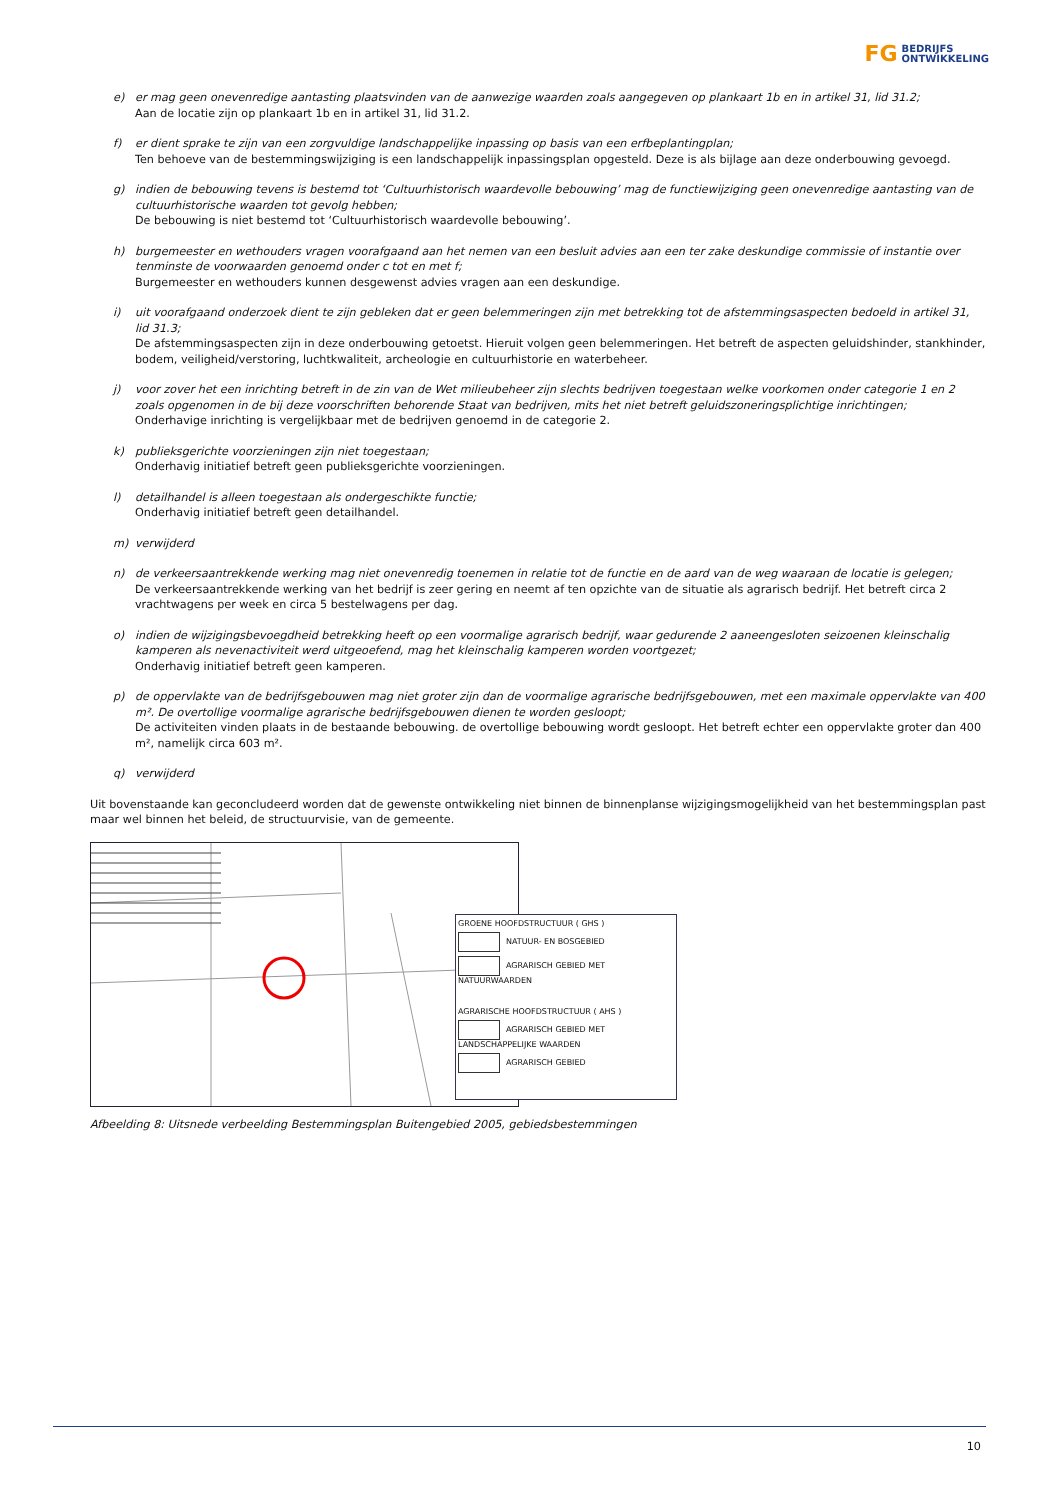FG BEDRIJFS
ONTWIKKELING
e) er mag geen onevenredige aantasting plaatsvinden van de aanwezige waarden zoals aangegeven op plankaart 1b en in artikel 31, lid 31.2;
Aan de locatie zijn op plankaart 1b en in artikel 31, lid 31.2.
f) er dient sprake te zijn van een zorgvuldige landschappelijke inpassing op basis van een erfbeplantingplan;
Ten behoeve van de bestemmingswijziging is een landschappelijk inpassingsplan opgesteld. Deze is als bijlage aan deze onderbouwing gevoegd.
g) indien de bebouwing tevens is bestemd tot ‘Cultuurhistorisch waardevolle bebouwing’ mag de functiewijziging geen onevenredige aantasting van de cultuurhistorische waarden tot gevolg hebben;
De bebouwing is niet bestemd tot ‘Cultuurhistorisch waardevolle bebouwing’.
h) burgemeester en wethouders vragen voorafgaand aan het nemen van een besluit advies aan een ter zake deskundige commissie of instantie over tenminste de voorwaarden genoemd onder c tot en met f;
Burgemeester en wethouders kunnen desgewenst advies vragen aan een deskundige.
i) uit voorafgaand onderzoek dient te zijn gebleken dat er geen belemmeringen zijn met betrekking tot de afstemmingsaspecten bedoeld in artikel 31, lid 31.3;
De afstemmingsaspecten zijn in deze onderbouwing getoetst. Hieruit volgen geen belemmeringen. Het betreft de aspecten geluidshinder, stankhinder, bodem, veiligheid/verstoring, luchtkwaliteit, archeologie en cultuurhistorie en waterbeheer.
j) voor zover het een inrichting betreft in de zin van de Wet milieubeheer zijn slechts bedrijven toegestaan welke voorkomen onder categorie 1 en 2 zoals opgenomen in de bij deze voorschriften behorende Staat van bedrijven, mits het niet betreft geluidszoneringsplichtige inrichtingen;
Onderhavige inrichting is vergelijkbaar met de bedrijven genoemd in de categorie 2.
k) publieksgerichte voorzieningen zijn niet toegestaan;
Onderhavig initiatief betreft geen publieksgerichte voorzieningen.
l) detailhandel is alleen toegestaan als ondergeschikte functie;
Onderhavig initiatief betreft geen detailhandel.
m) verwijderd
n) de verkeersaantrekkende werking mag niet onevenredig toenemen in relatie tot de functie en de aard van de weg waaraan de locatie is gelegen;
De verkeersaantrekkende werking van het bedrijf is zeer gering en neemt af ten opzichte van de situatie als agrarisch bedrijf. Het betreft circa 2 vrachtwagens per week en circa 5 bestelwagens per dag.
o) indien de wijzigingsbevoegdheid betrekking heeft op een voormalige agrarisch bedrijf, waar gedurende 2 aaneengesloten seizoenen kleinschalig kamperen als nevenactiviteit werd uitgeoefend, mag het kleinschalig kamperen worden voortgezet;
Onderhavig initiatief betreft geen kamperen.
p) de oppervlakte van de bedrijfsgebouwen mag niet groter zijn dan de voormalige agrarische bedrijfsgebouwen, met een maximale oppervlakte van 400 m². De overtollige voormalige agrarische bedrijfsgebouwen dienen te worden gesloopt;
De activiteiten vinden plaats in de bestaande bebouwing. de overtollige bebouwing wordt gesloopt. Het betreft echter een oppervlakte groter dan 400 m², namelijk circa 603 m².
q) verwijderd
Uit bovenstaande kan geconcludeerd worden dat de gewenste ontwikkeling niet binnen de binnenplanse wijzigingsmogelijkheid van het bestemmingsplan past maar wel binnen het beleid, de structuurvisie, van de gemeente.
GROENE HOOFDSTRUCTUUR ( GHS )
NATUUR- EN BOSGEBIED
AGRARISCH GEBIED MET NATUURWAARDEN
AGRARISCHE HOOFDSTRUCTUUR ( AHS )
AGRARISCH GEBIED MET LANDSCHAPPELIJKE WAARDEN
AGRARISCH GEBIED
Afbeelding 8: Uitsnede verbeelding Bestemmingsplan Buitengebied 2005, gebiedsbestemmingen
10